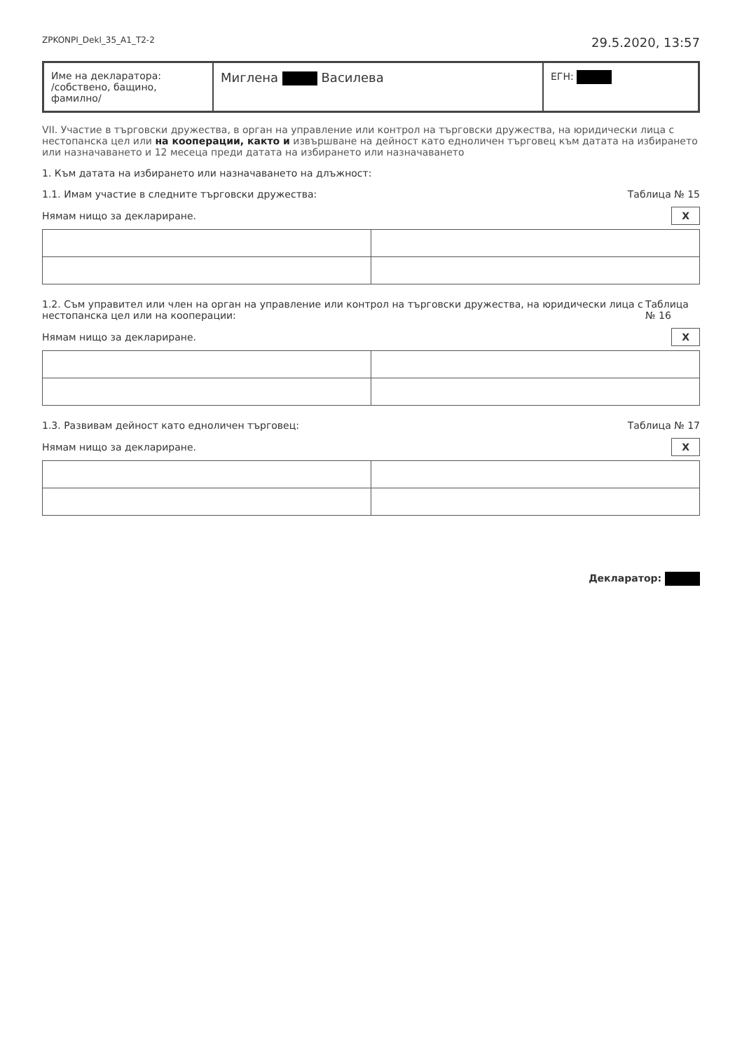ZPKONPI_Dekl_35_A1_T2-2 29.5.2020, 13:57
Име на декларатора:
/собствено, бащино, фамилно/
Миглена Василева
ЕГН:
VII. Участие в търговски дружества, в орган на управление или контрол на търговски дружества, на юридически лица с нестопанска цел или на кооперации, както и извършване на дейност като едноличен търговец към датата на избирането или назначаването и 12 месеца преди датата на избирането или назначаването
1. Към датата на избирането или назначаването на длъжност:
1.1. Имам участие в следните търговски дружества: Таблица № 15
Нямам нищо за деклариране. X
1.2. Съм управител или член на орган на управление или контрол на търговски дружества, на юридически лица с нестопанска цел или на кооперации: Таблица № 16
Нямам нищо за деклариране. X
1.3. Развивам дейност като едноличен търговец: Таблица № 17
Нямам нищо за деклариране. X
Декларатор: